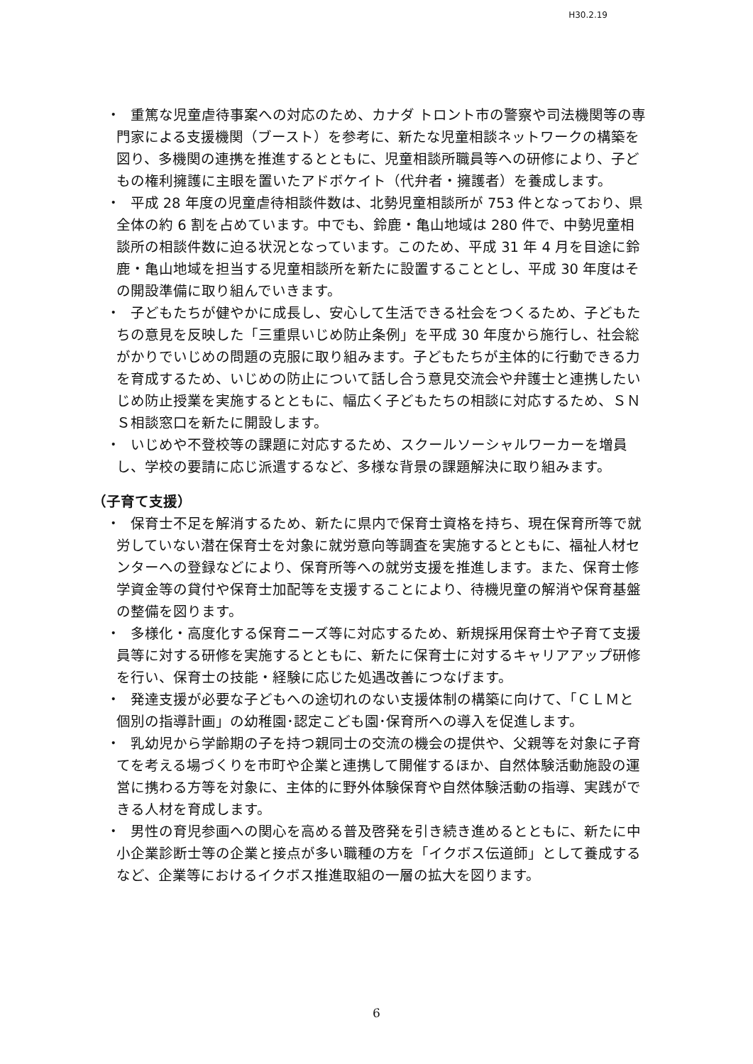H30.2.19
・
重篤な児童虐待事案への対応のため、カナダ トロント市の警察や司法機関等の専門家による支援機関（ブースト）を参考に、新たな児童相談ネットワークの構築を図り、多機関の連携を推進するとともに、児童相談所職員等への研修により、子どもの権利擁護に主眼を置いたアドボケイト（代弁者・擁護者）を養成します。
・
平成 28 年度の児童虐待相談件数は、北勢児童相談所が 753 件となっており、県全体の約 6 割を占めています。中でも、鈴鹿・亀山地域は 280 件で、中勢児童相談所の相談件数に迫る状況となっています。このため、平成 31 年 4 月を目途に鈴鹿・亀山地域を担当する児童相談所を新たに設置することとし、平成 30 年度はその開設準備に取り組んでいきます。
・
子どもたちが健やかに成長し、安心して生活できる社会をつくるため、子どもたちの意見を反映した「三重県いじめ防止条例」を平成 30 年度から施行し、社会総がかりでいじめの問題の克服に取り組みます。子どもたちが主体的に行動できる力を育成するため、いじめの防止について話し合う意見交流会や弁護士と連携したいじめ防止授業を実施するとともに、幅広く子どもたちの相談に対応するため、ＳＮＳ相談窓口を新たに開設します。
・
いじめや不登校等の課題に対応するため、スクールソーシャルワーカーを増員し、学校の要請に応じ派遣するなど、多様な背景の課題解決に取り組みます。
（子育て支援）
・
保育士不足を解消するため、新たに県内で保育士資格を持ち、現在保育所等で就労していない潜在保育士を対象に就労意向等調査を実施するとともに、福祉人材センターへの登録などにより、保育所等への就労支援を推進します。また、保育士修学資金等の貸付や保育士加配等を支援することにより、待機児童の解消や保育基盤の整備を図ります。
・
多様化・高度化する保育ニーズ等に対応するため、新規採用保育士や子育て支援員等に対する研修を実施するとともに、新たに保育士に対するキャリアアップ研修を行い、保育士の技能・経験に応じた処遇改善につなげます。
・
発達支援が必要な子どもへの途切れのない支援体制の構築に向けて、「ＣＬＭと個別の指導計画」の幼稚園･認定こども園･保育所への導入を促進します。
・
乳幼児から学齢期の子を持つ親同士の交流の機会の提供や、父親等を対象に子育てを考える場づくりを市町や企業と連携して開催するほか、自然体験活動施設の運営に携わる方等を対象に、主体的に野外体験保育や自然体験活動の指導、実践ができる人材を育成します。
・
男性の育児参画への関心を高める普及啓発を引き続き進めるとともに、新たに中小企業診断士等の企業と接点が多い職種の方を「イクボス伝道師」として養成するなど、企業等におけるイクボス推進取組の一層の拡大を図ります。
6